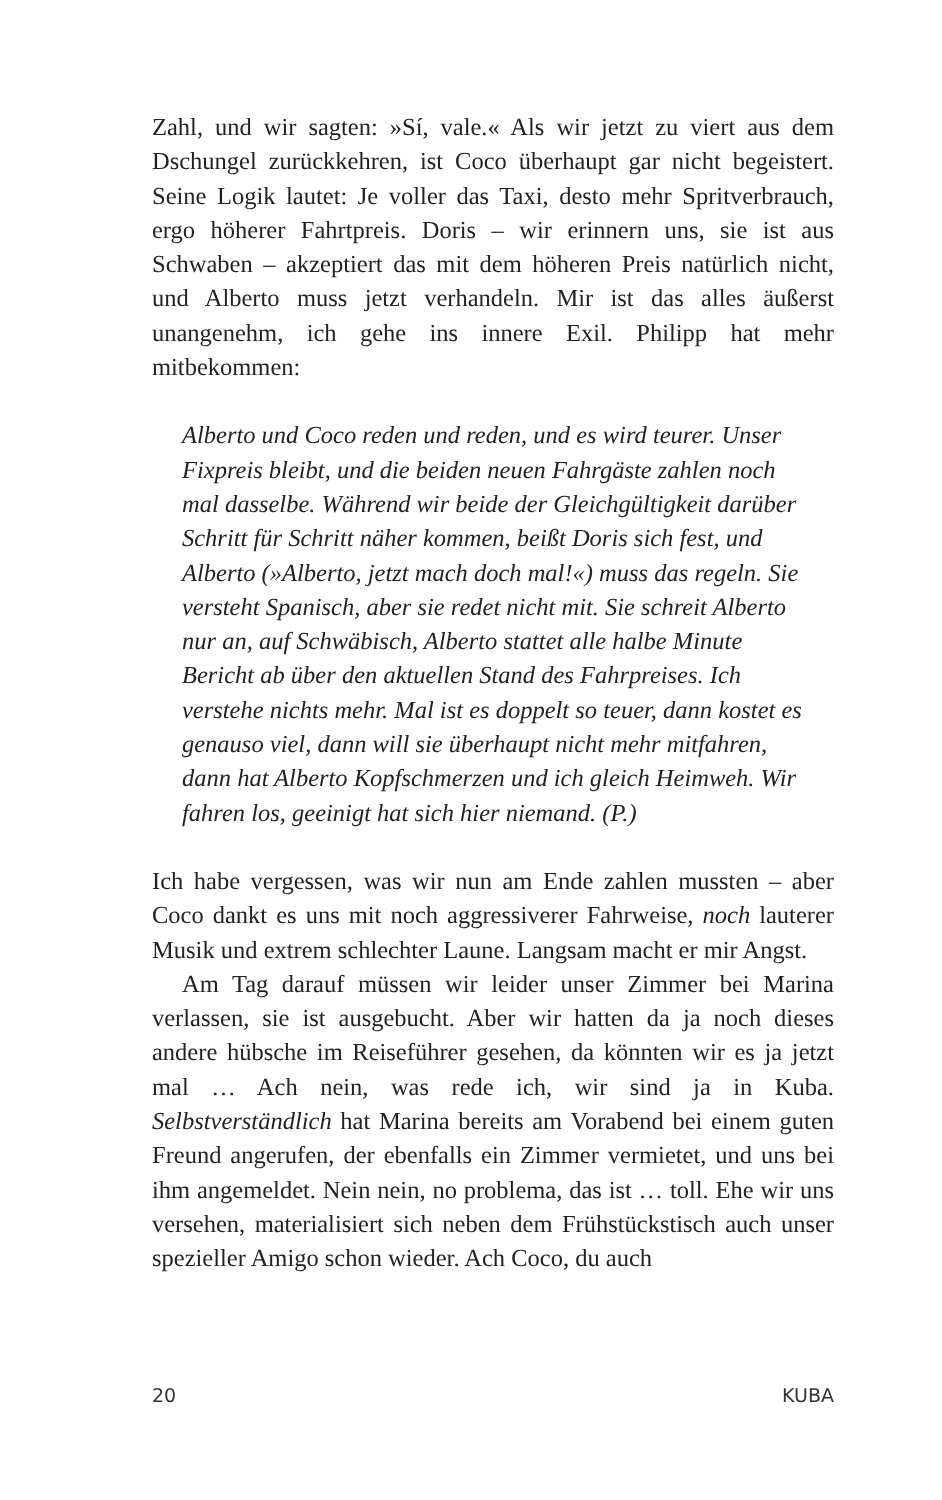Zahl, und wir sagten: »Sí, vale.« Als wir jetzt zu viert aus dem Dschungel zurückkehren, ist Coco überhaupt gar nicht begeistert. Seine Logik lautet: Je voller das Taxi, desto mehr Spritverbrauch, ergo höherer Fahrtpreis. Doris – wir erinnern uns, sie ist aus Schwaben – akzeptiert das mit dem höheren Preis natürlich nicht, und Alberto muss jetzt verhandeln. Mir ist das alles äußerst unangenehm, ich gehe ins innere Exil. Philipp hat mehr mitbekommen:
Alberto und Coco reden und reden, und es wird teurer. Unser Fixpreis bleibt, und die beiden neuen Fahrgäste zahlen noch mal dasselbe. Während wir beide der Gleichgültigkeit darüber Schritt für Schritt näher kommen, beißt Doris sich fest, und Alberto (»Alberto, jetzt mach doch mal!«) muss das regeln. Sie versteht Spanisch, aber sie redet nicht mit. Sie schreit Alberto nur an, auf Schwäbisch, Alberto stattet alle halbe Minute Bericht ab über den aktuellen Stand des Fahrpreises. Ich verstehe nichts mehr. Mal ist es doppelt so teuer, dann kostet es genauso viel, dann will sie überhaupt nicht mehr mitfahren, dann hat Alberto Kopfschmerzen und ich gleich Heimweh. Wir fahren los, geeinigt hat sich hier niemand. (P.)
Ich habe vergessen, was wir nun am Ende zahlen mussten – aber Coco dankt es uns mit noch aggressiverer Fahrweise, noch lauterer Musik und extrem schlechter Laune. Langsam macht er mir Angst.
Am Tag darauf müssen wir leider unser Zimmer bei Marina verlassen, sie ist ausgebucht. Aber wir hatten da ja noch dieses andere hübsche im Reiseführer gesehen, da könnten wir es ja jetzt mal … Ach nein, was rede ich, wir sind ja in Kuba. Selbstverständlich hat Marina bereits am Vorabend bei einem guten Freund angerufen, der ebenfalls ein Zimmer vermietet, und uns bei ihm angemeldet. Nein nein, no problema, das ist … toll. Ehe wir uns versehen, materialisiert sich neben dem Frühstückstisch auch unser spezieller Amigo schon wieder. Ach Coco, du auch
20 KUBA